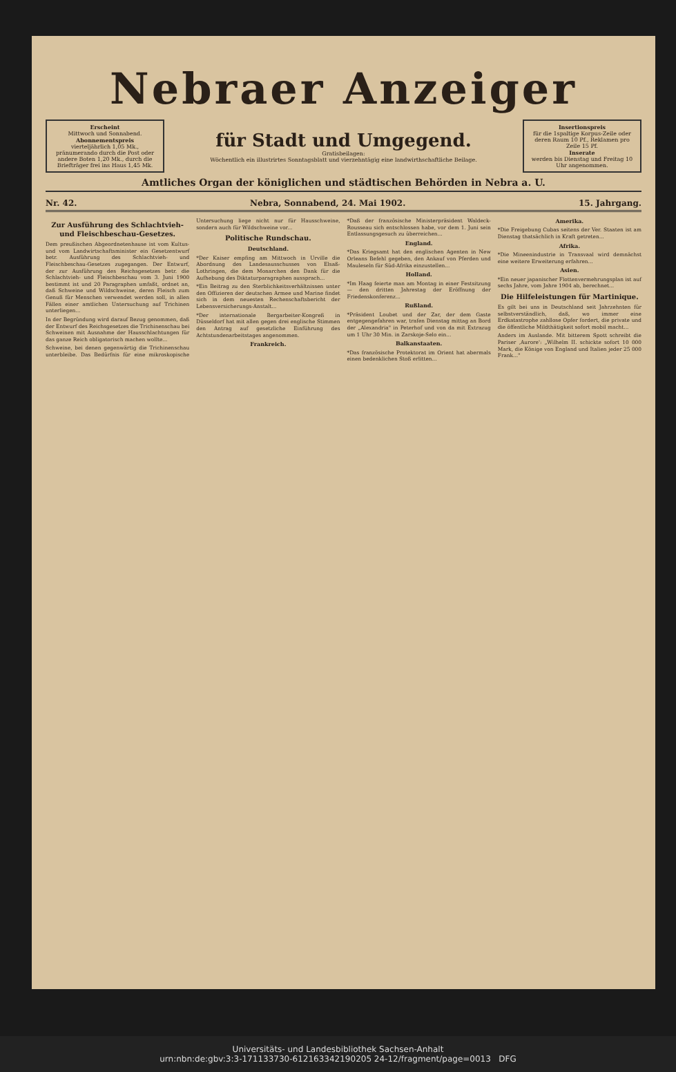Nebraer Anzeiger
Erscheint
Mittwoch und Sonnabend.
Abonnementspreis
vierteljährlich 1,05 Mk., pränumerando durch die Post oder andere Boten 1,20 Mk., durch die Briefträger frei ins Haus 1,45 Mk.
für Stadt und Umgegend.
Gratisbeilagen:
Wöchentlich ein illustrirtes Sonntagsblatt und vierzehntägig eine landwirthschaftliche Beilage.
Insertionspreis
für die 1spaltige Korpus-Zeile oder deren Raum 10 Pf., Reklamen pro Zeile 15 Pf.
Inserate
werden bis Dienstag und Freitag 10 Uhr angenommen.
Amtliches Organ der königlichen und städtischen Behörden in Nebra a. U.
Nr. 42. Nebra, Sonnabend, 24. Mai 1902. 15. Jahrgang.
Zur Ausführung des Schlachtvieh- und Fleischbeschau-Gesetzes.
Dem preußischen Abgeordnetenhause ist vom Kultus- und vom Landwirtschaftsminister ein Gesetzentwurf betr. Ausführung des Schlachtvieh- und Fleischbeschau-Gesetzes zugegangen. Der Entwurf, der zur Ausführung des Reichsgesetzes betr. die Schlachtvieh- und Fleischbeschau vom 3. Juni 1900 bestimmt ist und 20 Paragraphen umfaßt, ordnet an, daß Schweine und Wildschweine, deren Fleisch zum Genuß für Menschen verwendet werden soll, in allen Fällen einer amtlichen Untersuchung auf Trichinen unterliegen...
In der Begründung wird darauf Bezug genommen, daß der Entwurf des Reichsgesetzes die Trichinenschau bei Schweinen mit Ausnahme der Hausschlachtungen für das ganze Reich obligatorisch machen wollte...
Schweine, bei denen gegenwärtig die Trichinenschau unterbleibe. Das Bedürfnis für eine mikroskopische Untersuchung liege nicht nur für Hausschweine, sondern auch für Wildschweine vor...
Politische Rundschau.
Deutschland.
*Der Kaiser empfing am Mittwoch in Urville die Abordnung des Landesausschusses von Elsaß-Lothringen, die dem Monarchen den Dank für die Aufhebung des Diktaturparagraphen aussprach...
*Ein Beitrag zu den Sterblichkeitsverhältnissen unter den Offizieren der deutschen Armee und Marine findet sich in dem neuesten Rechenschaftsbericht der Lebensversicherungs-Anstalt...
*Der internationale Bergarbeiter-Kongreß in Düsseldorf hat mit allen gegen drei englische Stimmen den Antrag auf gesetzliche Einführung des Achtstundenarbeitstages angenommen.
Frankreich.
*Daß der französische Ministerpräsident Waldeck-Rousseau sich entschlossen habe, vor dem 1. Juni sein Entlassungsgesuch zu überreichen...
England.
*Das Kriegsamt hat den englischen Agenten in New Orleans Befehl gegeben, den Ankauf von Pferden und Mauleseln für Süd-Afrika einzustellen...
Holland.
*Im Haag feierte man am Montag in einer Festsitzung — den dritten Jahrestag der Eröffnung der Friedenskonferenz...
Rußland.
*Präsident Loubet und der Zar, der dem Gaste entgegengefahren war, trafen Dienstag mittag an Bord der „Alexandria" in Peterhof und von da mit Extrazug um 1 Uhr 30 Min. in Zarskoje-Selo ein...
Balkanstaaten.
*Das französische Protektorat im Orient hat abermals einen bedenklichen Stoß erlitten...
Amerika.
*Die Freigebung Cubas seitens der Ver. Staaten ist am Dienstag thatsächlich in Kraft getreten...
Afrika.
*Die Mineenindustrie in Transvaal wird demnächst eine weitere Erweiterung erfahren...
Asien.
*Ein neuer japanischer Flottenvermehrungsplan ist auf sechs Jahre, vom Jahre 1904 ab, berechnet...
Die Hilfeleistungen für Martinique.
Es gilt bei uns in Deutschland seit Jahrzehnten für selbstverständlich, daß, wo immer eine Erdkatastrophe zahllose Opfer fordert, die private und die öffentliche Mildthätigkeit sofort mobil macht...
Anders im Auslande. Mit bitterem Spott schreibt die Pariser ‚Aurore': „Wilhelm II. schickte sofort 10 000 Mark, die Könige von England und Italien jeder 25 000 Frank..."
Universitäts- und Landesbibliothek Sachsen-Anhalt
urn:nbn:de:gbv:3:3-171133730-612163342190205 24-12/fragment/page=0013 DFG